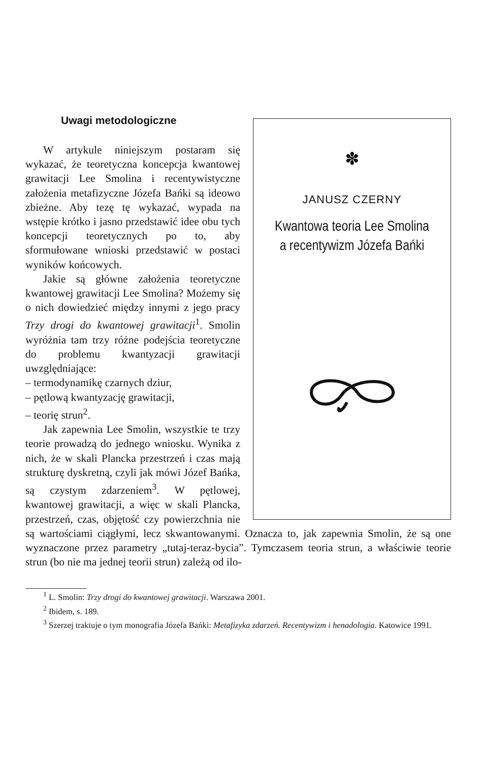✽
JANUSZ CZERNY
Kwantowa teoria Lee Smolina
a recentywizm Józefa Bańki
Uwagi metodologiczne
W artykule niniejszym postaram się wykazać, że teoretyczna koncepcja kwantowej grawitacji Lee Smolina i recentywistyczne założenia metafizyczne Józefa Bańki są ideowo zbieżne. Aby tezę tę wykazać, wypada na wstępie krótko i jasno przedstawić idee obu tych koncepcji teoretycznych po to, aby sformułowane wnioski przedstawić w postaci wyników końcowych.
Jakie są główne założenia teoretyczne kwantowej grawitacji Lee Smolina? Możemy się o nich dowiedzieć między innymi z jego pracy Trzy drogi do kwantowej grawitacji<sup>1</sup>. Smolin wyróżnia tam trzy różne podejścia teoretyczne do problemu kwantyzacji grawitacji uwzględniające:
– termodynamikę czarnych dziur,
– pętlową kwantyzację grawitacji,
– teorię strun<sup>2</sup>.
Jak zapewnia Lee Smolin, wszystkie te trzy teorie prowadzą do jednego wniosku. Wynika z nich, że w skali Plancka przestrzeń i czas mają strukturę dyskretną, czyli jak mówi Józef Bańka, są czystym zdarzeniem<sup>3</sup>. W pętlowej, kwantowej grawitacji, a więc w skali Plancka, przestrzeń, czas, objętość czy powierzchnia nie są wartościami ciągłymi, lecz skwantowanymi. Oznacza to, jak zapewnia Smolin, że są one wyznaczone przez parametry „tutaj-teraz-bycia”. Tymczasem teoria strun, a właściwie teorie strun (bo nie ma jednej teorii strun) zależą od ilo-
<sup>1</sup> L. Smolin: Trzy drogi do kwantowej grawitacji. Warszawa 2001.
<sup>2</sup> Ibidem, s. 189.
<sup>3</sup> Szerzej traktuje o tym monografia Józefa Bańki: Metafizyka zdarzeń. Recentywizm i henadologia. Katowice 1991.